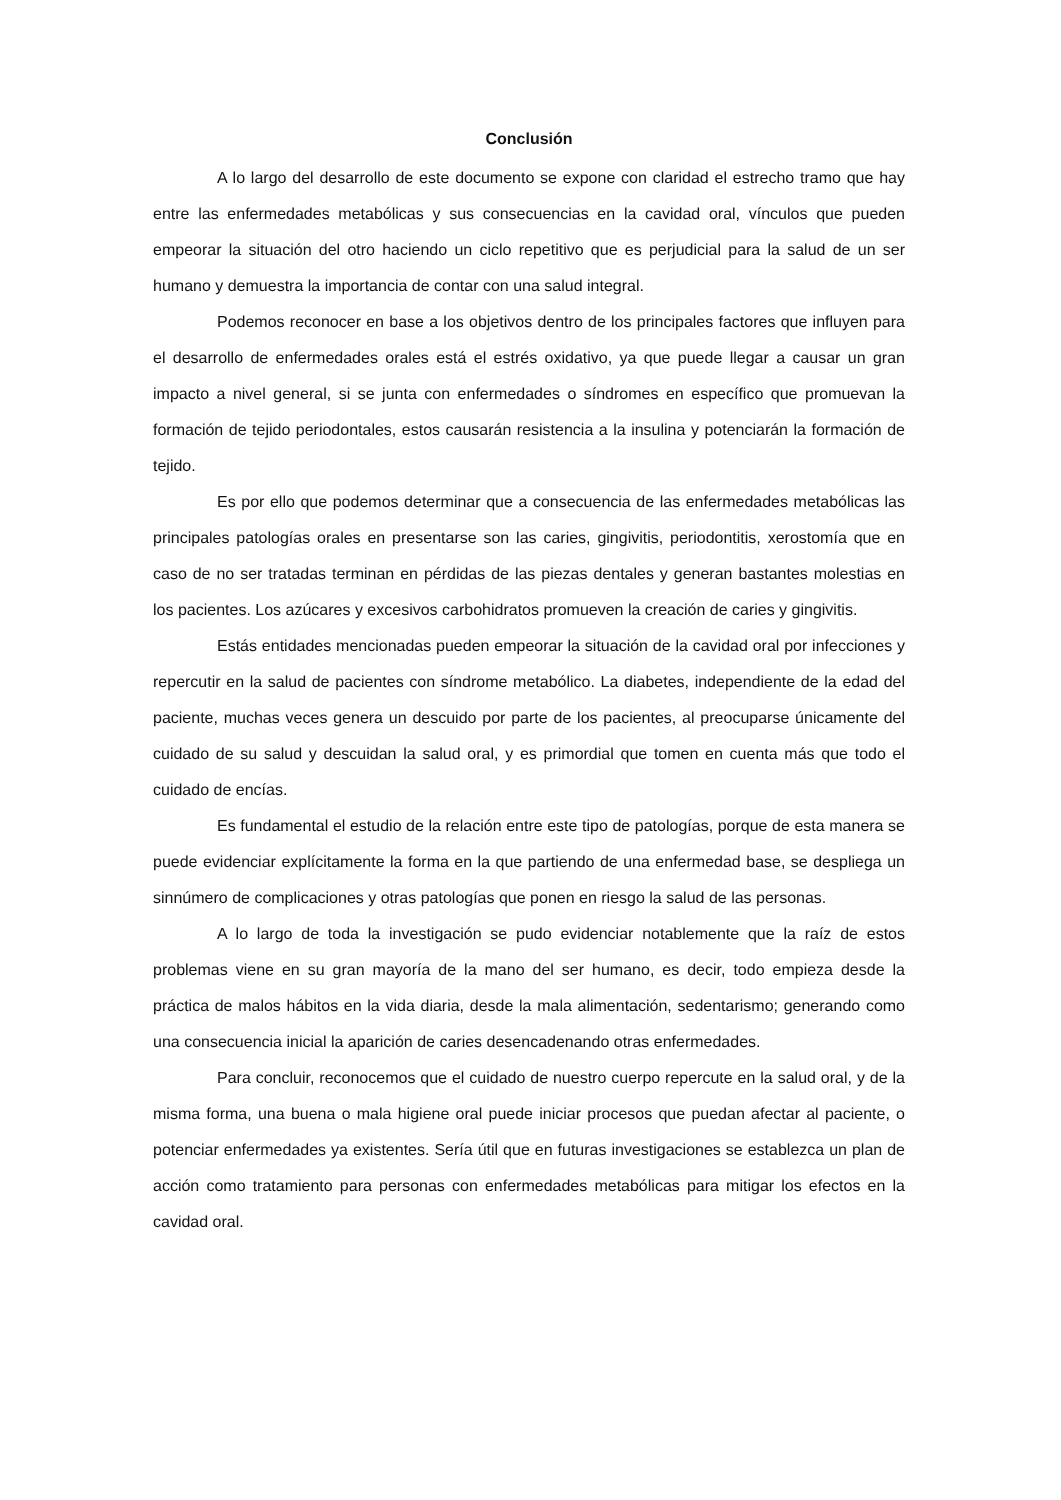Conclusión
A lo largo del desarrollo de este documento se expone con claridad el estrecho tramo que hay entre las enfermedades metabólicas y sus consecuencias en la cavidad oral, vínculos que pueden empeorar la situación del otro haciendo un ciclo repetitivo que es perjudicial para la salud de un ser humano y demuestra la importancia de contar con una salud integral.
Podemos reconocer en base a los objetivos dentro de los principales factores que influyen para el desarrollo de enfermedades orales está el estrés oxidativo, ya que puede llegar a causar un gran impacto a nivel general, si se junta con enfermedades o síndromes en específico que promuevan la formación de tejido periodontales, estos causarán resistencia a la insulina y potenciarán la formación de tejido.
Es por ello que podemos determinar que a consecuencia de las enfermedades metabólicas las principales patologías orales en presentarse son las caries, gingivitis, periodontitis, xerostomía que en caso de no ser tratadas terminan en pérdidas de las piezas dentales y generan bastantes molestias en los pacientes. Los azúcares y excesivos carbohidratos promueven la creación de caries y gingivitis.
Estás entidades mencionadas pueden empeorar la situación de la cavidad oral por infecciones y repercutir en la salud de pacientes con síndrome metabólico. La diabetes, independiente de la edad del paciente, muchas veces genera un descuido por parte de los pacientes, al preocuparse únicamente del cuidado de su salud y descuidan la salud oral, y es primordial que tomen en cuenta más que todo el cuidado de encías.
Es fundamental el estudio de la relación entre este tipo de patologías, porque de esta manera se puede evidenciar explícitamente la forma en la que partiendo de una enfermedad base, se despliega un sinnúmero de complicaciones y otras patologías que ponen en riesgo la salud de las personas.
A lo largo de toda la investigación se pudo evidenciar notablemente que la raíz de estos problemas viene en su gran mayoría de la mano del ser humano, es decir, todo empieza desde la práctica de malos hábitos en la vida diaria, desde la mala alimentación, sedentarismo; generando como una consecuencia inicial la aparición de caries desencadenando otras enfermedades.
Para concluir, reconocemos que el cuidado de nuestro cuerpo repercute en la salud oral, y de la misma forma, una buena o mala higiene oral puede iniciar procesos que puedan afectar al paciente, o potenciar enfermedades ya existentes. Sería útil que en futuras investigaciones se establezca un plan de acción como tratamiento para personas con enfermedades metabólicas para mitigar los efectos en la cavidad oral.